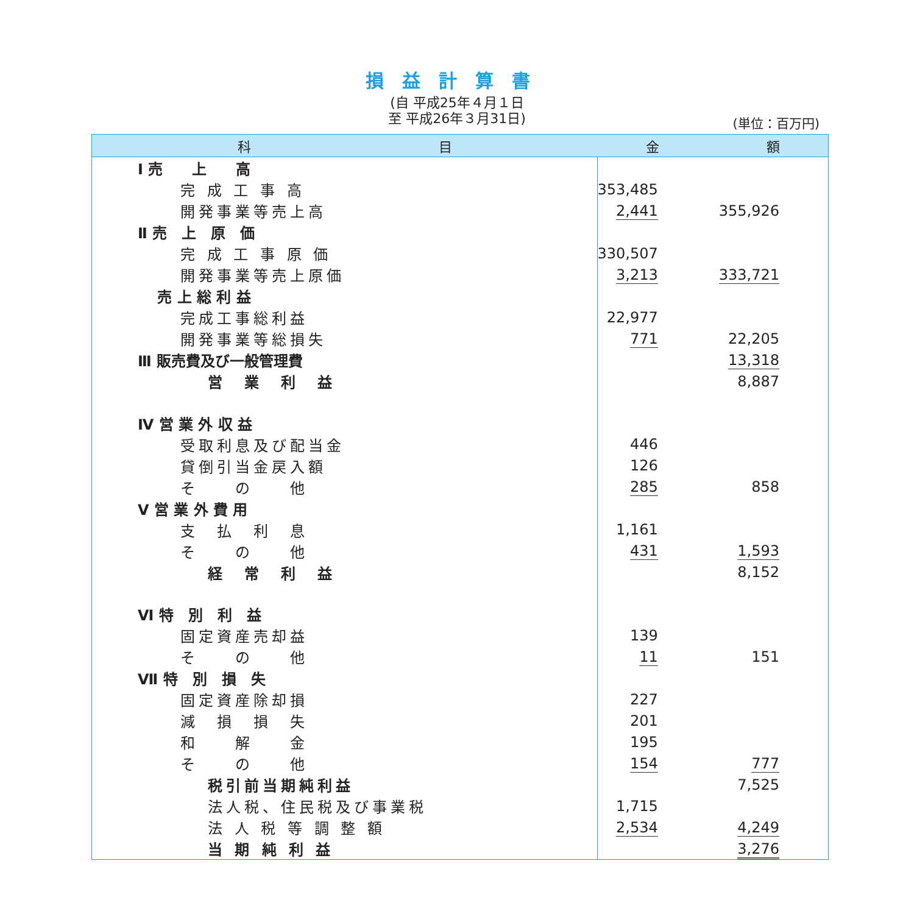損益計算書
(自 平成25年４月１日
至 平成26年３月31日)
(単位：百万円)
| 科 目 | 金 額 | |
| --- | --- | --- |
| Ⅰ 売 上 高 | | |
| 完 成 工 事 高 | 353,485 | |
| 開発事業等売上高 | 2,441 | 355,926 |
| Ⅱ 売 上 原 価 | | |
| 完 成 工 事 原 価 | 330,507 | |
| 開発事業等売上原価 | 3,213 | 333,721 |
| 売 上 総 利 益 | | |
| 完成工事総利益 | 22,977 | |
| 開発事業等総損失 | 771 | 22,205 |
| Ⅲ 販売費及び一般管理費 | | 13,318 |
| 営 業 利 益 | | 8,887 |
| Ⅳ 営 業 外 収 益 | | |
| 受取利息及び配当金 | 446 | |
| 貸倒引当金戻入額 | 126 | |
| そ の 他 | 285 | 858 |
| Ⅴ 営 業 外 費 用 | | |
| 支 払 利 息 | 1,161 | |
| そ の 他 | 431 | 1,593 |
| 経 常 利 益 | | 8,152 |
| Ⅵ 特 別 利 益 | | |
| 固定資産売却益 | 139 | |
| そ の 他 | 11 | 151 |
| Ⅶ 特 別 損 失 | | |
| 固定資産除却損 | 227 | |
| 減 損 損 失 | 201 | |
| 和 解 金 | 195 | |
| そ の 他 | 154 | 777 |
| 税引前当期純利益 | | 7,525 |
| 法人税、住民税及び事業税 | 1,715 | |
| 法 人 税 等 調 整 額 | 2,534 | 4,249 |
| 当 期 純 利 益 | | 3,276 |